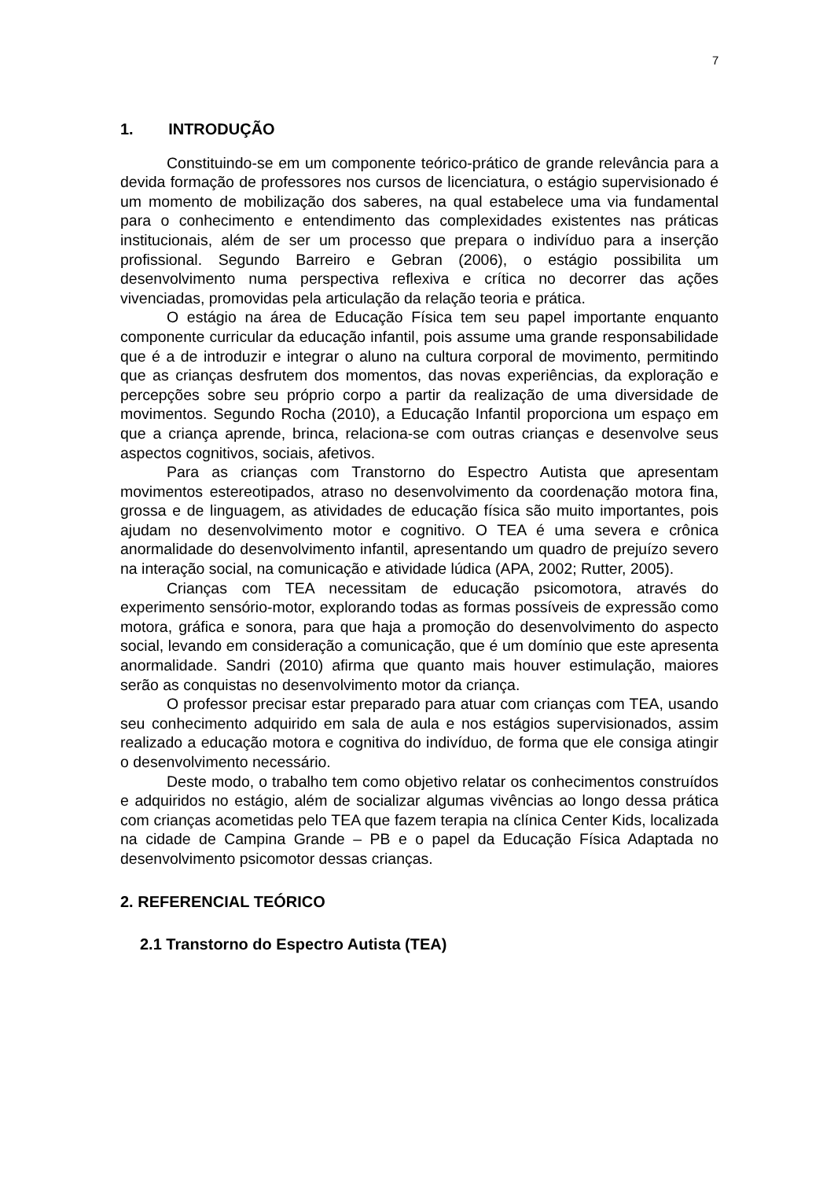7
1. INTRODUÇÃO
Constituindo-se em um componente teórico-prático de grande relevância para a devida formação de professores nos cursos de licenciatura, o estágio supervisionado é um momento de mobilização dos saberes, na qual estabelece uma via fundamental para o conhecimento e entendimento das complexidades existentes nas práticas institucionais, além de ser um processo que prepara o indivíduo para a inserção profissional. Segundo Barreiro e Gebran (2006), o estágio possibilita um desenvolvimento numa perspectiva reflexiva e crítica no decorrer das ações vivenciadas, promovidas pela articulação da relação teoria e prática.
O estágio na área de Educação Física tem seu papel importante enquanto componente curricular da educação infantil, pois assume uma grande responsabilidade que é a de introduzir e integrar o aluno na cultura corporal de movimento, permitindo que as crianças desfrutem dos momentos, das novas experiências, da exploração e percepções sobre seu próprio corpo a partir da realização de uma diversidade de movimentos. Segundo Rocha (2010), a Educação Infantil proporciona um espaço em que a criança aprende, brinca, relaciona-se com outras crianças e desenvolve seus aspectos cognitivos, sociais, afetivos.
Para as crianças com Transtorno do Espectro Autista que apresentam movimentos estereotipados, atraso no desenvolvimento da coordenação motora fina, grossa e de linguagem, as atividades de educação física são muito importantes, pois ajudam no desenvolvimento motor e cognitivo. O TEA é uma severa e crônica anormalidade do desenvolvimento infantil, apresentando um quadro de prejuízo severo na interação social, na comunicação e atividade lúdica (APA, 2002; Rutter, 2005).
Crianças com TEA necessitam de educação psicomotora, através do experimento sensório-motor, explorando todas as formas possíveis de expressão como motora, gráfica e sonora, para que haja a promoção do desenvolvimento do aspecto social, levando em consideração a comunicação, que é um domínio que este apresenta anormalidade. Sandri (2010) afirma que quanto mais houver estimulação, maiores serão as conquistas no desenvolvimento motor da criança.
O professor precisar estar preparado para atuar com crianças com TEA, usando seu conhecimento adquirido em sala de aula e nos estágios supervisionados, assim realizado a educação motora e cognitiva do indivíduo, de forma que ele consiga atingir o desenvolvimento necessário.
Deste modo, o trabalho tem como objetivo relatar os conhecimentos construídos e adquiridos no estágio, além de socializar algumas vivências ao longo dessa prática com crianças acometidas pelo TEA que fazem terapia na clínica Center Kids, localizada na cidade de Campina Grande – PB e o papel da Educação Física Adaptada no desenvolvimento psicomotor dessas crianças.
2. REFERENCIAL TEÓRICO
2.1 Transtorno do Espectro Autista (TEA)